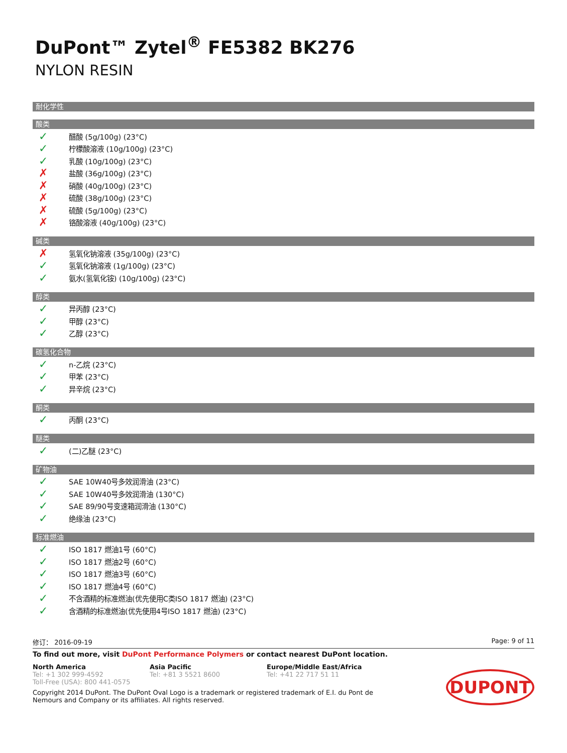DuPont™ Zytel<sup>®</sup> FE5382 BK276
NYLON RESIN
耐化学性
酸类
✓ 醋酸 (5g/100g) (23°C)
✓ 柠檬酸溶液 (10g/100g) (23°C)
✓ 乳酸 (10g/100g) (23°C)
✗ 盐酸 (36g/100g) (23°C)
✗ 硝酸 (40g/100g) (23°C)
✗ 硫酸 (38g/100g) (23°C)
✗ 硫酸 (5g/100g) (23°C)
✗ 铬酸溶液 (40g/100g) (23°C)
碱类
✗ 氢氧化钠溶液 (35g/100g) (23°C)
✓ 氢氧化钠溶液 (1g/100g) (23°C)
✓ 氨水(氢氧化铵) (10g/100g) (23°C)
醇类
✓ 异丙醇 (23°C)
✓ 甲醇 (23°C)
✓ 乙醇 (23°C)
碳氢化合物
✓ n-乙烷 (23°C)
✓ 甲苯 (23°C)
✓ 异辛烷 (23°C)
酮类
✓ 丙酮 (23°C)
醚类
✓ (二)乙醚 (23°C)
矿物油
✓ SAE 10W40号多效润滑油 (23°C)
✓ SAE 10W40号多效润滑油 (130°C)
✓ SAE 89/90号变速箱润滑油 (130°C)
✓ 绝缘油 (23°C)
标准燃油
✓ ISO 1817 燃油1号 (60°C)
✓ ISO 1817 燃油2号 (60°C)
✓ ISO 1817 燃油3号 (60°C)
✓ ISO 1817 燃油4号 (60°C)
✓ 不含酒精的标准燃油(优先使用C类ISO 1817 燃油) (23°C)
✓ 含酒精的标准燃油(优先使用4号ISO 1817 燃油) (23°C)
修订： 2016-09-19 Page: 9 of 11
To find out more, visit DuPont Performance Polymers or contact nearest DuPont location.
North America
Tel: +1 302 999-4592
Toll-Free (USA): 800 441-0575
Asia Pacific
Tel: +81 3 5521 8600
Europe/Middle East/Africa
Tel: +41 22 717 51 11
Copyright 2014 DuPont. The DuPont Oval Logo is a trademark or registered trademark of E.I. du Pont de Nemours and Company or its affiliates. All rights reserved.
DUPONT